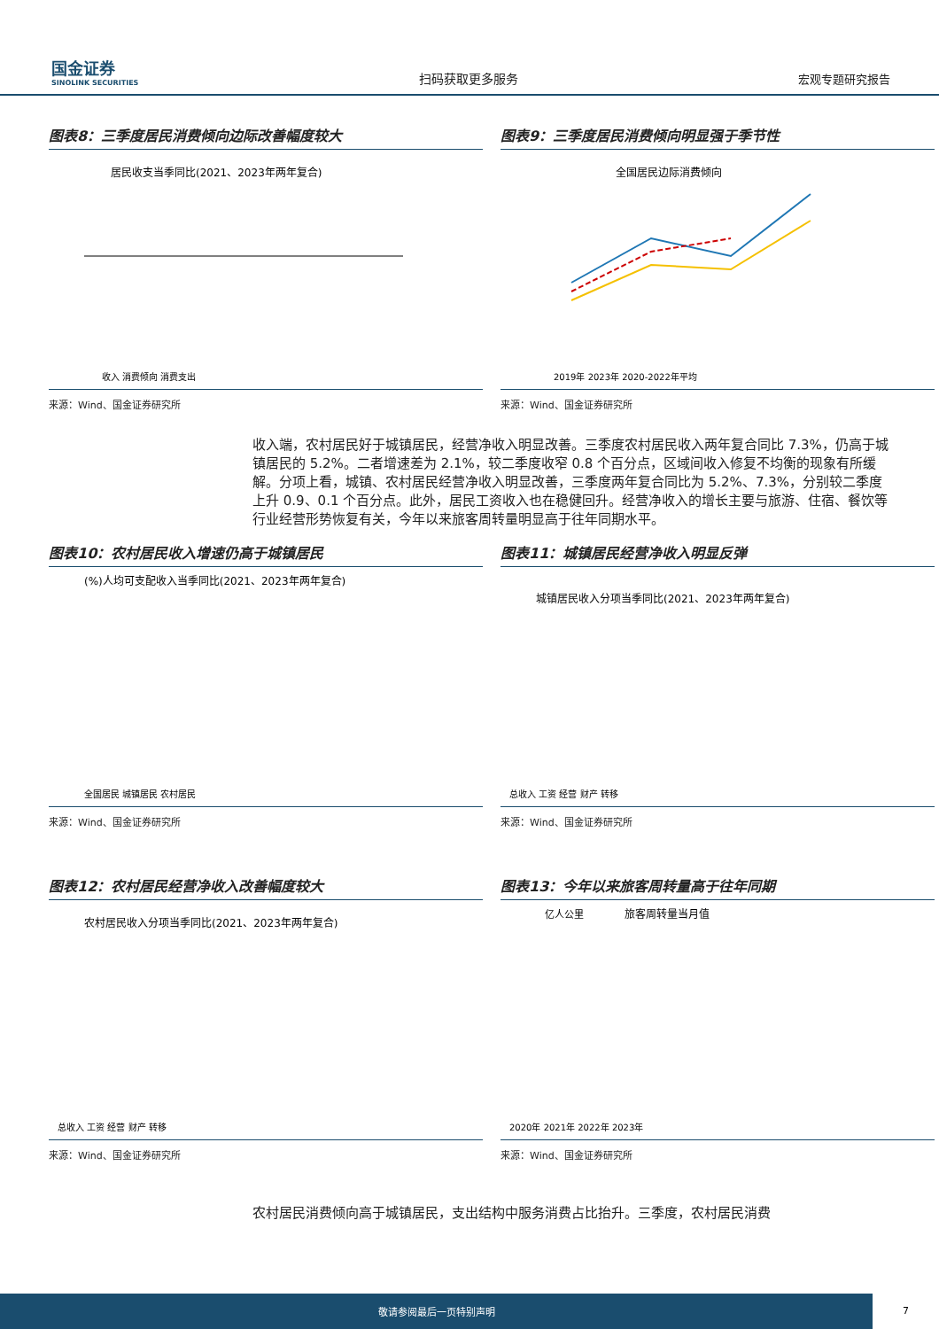国金证券
SINOLINK SECURITIES
扫码获取更多服务
宏观专题研究报告
图表8：三季度居民消费倾向边际改善幅度较大
居民收支当季同比(2021、2023年两年复合)
收入 消费倾向 消费支出
来源：Wind、国金证券研究所
图表9：三季度居民消费倾向明显强于季节性
全国居民边际消费倾向
2019年 2023年 2020-2022年平均
来源：Wind、国金证券研究所
收入端，农村居民好于城镇居民，经营净收入明显改善。三季度农村居民收入两年复合同比 7.3%，仍高于城镇居民的 5.2%。二者增速差为 2.1%，较二季度收窄 0.8 个百分点，区域间收入修复不均衡的现象有所缓解。分项上看，城镇、农村居民经营净收入明显改善，三季度两年复合同比为 5.2%、7.3%，分别较二季度上升 0.9、0.1 个百分点。此外，居民工资收入也在稳健回升。经营净收入的增长主要与旅游、住宿、餐饮等行业经营形势恢复有关，今年以来旅客周转量明显高于往年同期水平。
图表10：农村居民收入增速仍高于城镇居民
(%)人均可支配收入当季同比(2021、2023年两年复合)
全国居民 城镇居民 农村居民
来源：Wind、国金证券研究所
图表11：城镇居民经营净收入明显反弹
城镇居民收入分项当季同比(2021、2023年两年复合)
总收入 工资 经营 财产 转移
来源：Wind、国金证券研究所
图表12：农村居民经营净收入改善幅度较大
农村居民收入分项当季同比(2021、2023年两年复合)
总收入 工资 经营 财产 转移
来源：Wind、国金证券研究所
图表13：今年以来旅客周转量高于往年同期
亿人公里
旅客周转量当月值
2020年 2021年 2022年 2023年
来源：Wind、国金证券研究所
农村居民消费倾向高于城镇居民，支出结构中服务消费占比抬升。三季度，农村居民消费
敬请参阅最后一页特别声明 7